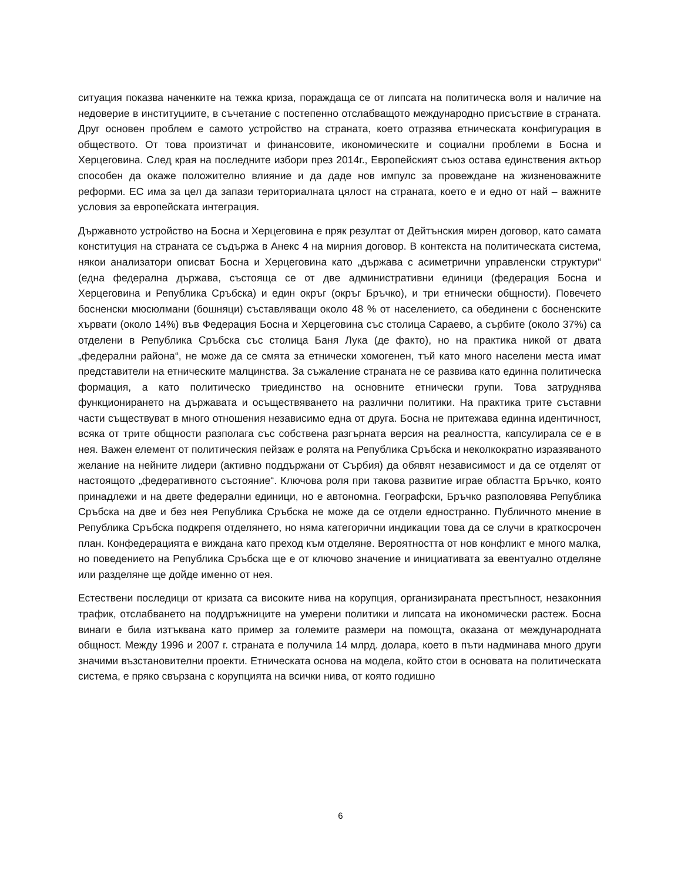ситуация показва наченките на тежка криза, пораждаща се от липсата на политическа воля и наличие на недоверие в институциите, в съчетание с постепенно отслабващото международно присъствие в страната. Друг основен проблем е самото устройство на страната, което отразява етническата конфигурация в обществото. От това произтичат и финансовите, икономическите и социални проблеми в Босна и Херцеговина. След края на последните избори през 2014г., Европейският съюз остава единствения актьор способен да окаже положително влияние и да даде нов импулс за провеждане на жизненоважните реформи. ЕС има за цел да запази териториалната цялост на страната, което е и едно от най – важните условия за европейската интеграция.
Държавното устройство на Босна и Херцеговина е пряк резултат от Дейтънския мирен договор, като самата конституция на страната се съдържа в Анекс 4 на мирния договор. В контекста на политическата система, някои анализатори описват Босна и Херцеговина като „държава с асиметрични управленски структури“ (една федерална държава, състояща се от две административни единици (федерация Босна и Херцеговина и Република Сръбска) и един окръг (окръг Бръчко), и три етнически общности). Повечето босненски мюсюлмани (бошняци) съставляващи около 48 % от населението, са обединени с босненските хървати (около 14%) във Федерация Босна и Херцеговина със столица Сараево, а сърбите (около 37%) са отделени в Република Сръбска със столица Баня Лука (де факто), но на практика никой от двата „федерални района“, не може да се смята за етнически хомогенен, тъй като много населени места имат представители на етническите малцинства. За съжаление страната не се развива като единна политическа формация, а като политическо триединство на основните етнически групи. Това затруднява функционирането на държавата и осъществяването на различни политики. На практика трите съставни части съществуват в много отношения независимо една от друга. Босна не притежава единна идентичност, всяка от трите общности разполага със собствена разгърната версия на реалността, капсулирала се е в нея. Важен елемент от политическия пейзаж е ролята на Република Сръбска и неколкократно изразяваното желание на нейните лидери (активно поддържани от Сърбия) да обявят независимост и да се отделят от настоящото „федеративното състояние“. Ключова роля при такова развитие играе областта Бръчко, която принадлежи и на двете федерални единици, но е автономна. Географски, Бръчко разполовява Република Сръбска на две и без нея Република Сръбска не може да се отдели едностранно. Публичното мнение в Република Сръбска подкрепя отделянето, но няма категорични индикации това да се случи в краткосрочен план. Конфедерацията е виждана като преход към отделяне. Вероятността от нов конфликт е много малка, но поведението на Република Сръбска ще е от ключово значение и инициативата за евентуално отделяне или разделяне ще дойде именно от нея.
Естествени последици от кризата са високите нива на корупция, организираната престъпност, незаконния трафик, отслабването на поддръжниците на умерени политики и липсата на икономически растеж. Босна винаги е била изтъквана като пример за големите размери на помощта, оказана от международната общност. Между 1996 и 2007 г. страната е получила 14 млрд. долара, което в пъти надминава много други значими възстановителни проекти. Етническата основа на модела, който стои в основата на политическата система, е пряко свързана с корупцията на всички нива, от която годишно
6